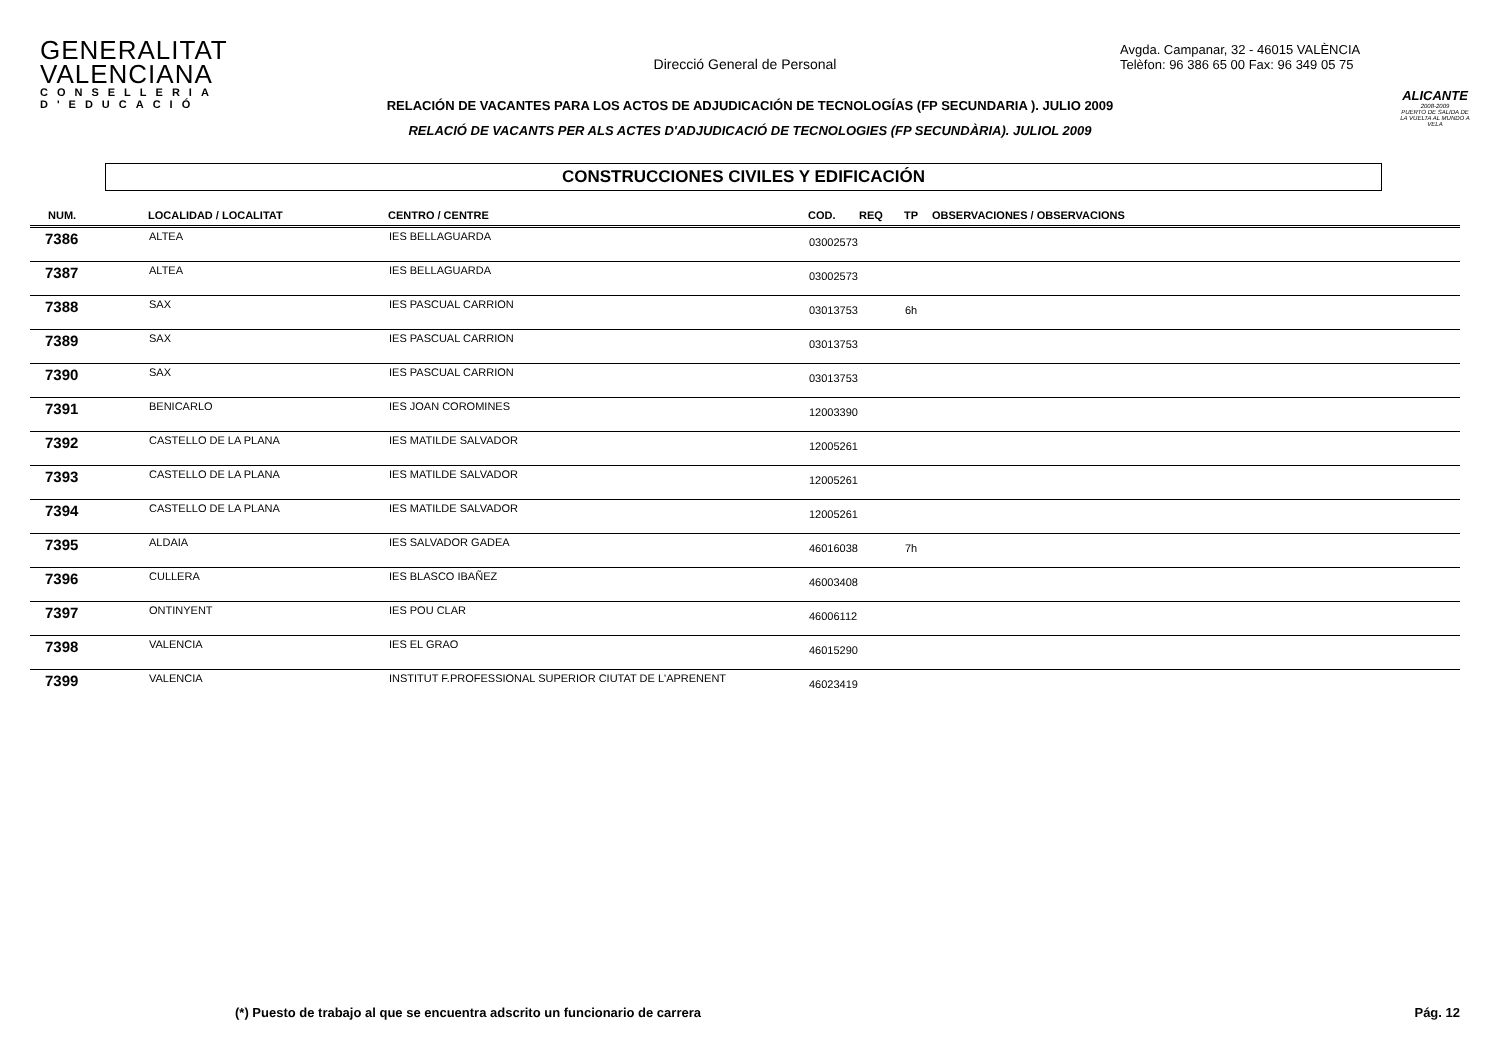GENERALITAT VALENCIANA
CONSELLERIA D'EDUCACIÓ
Direcció General de Personal
Avgda. Campanar, 32 - 46015 VALÈNCIA
Telèfon: 96 386 65 00 Fax: 96 349 05 75
ALICANTE
2008-2009
PUERTO DE SALIDA DE LA VUELTA AL MUNDO A VELA
RELACIÓN DE VACANTES PARA LOS ACTOS DE ADJUDICACIÓN DE TECNOLOGÍAS (FP SECUNDARIA ). JULIO 2009
RELACIÓ DE VACANTS PER ALS ACTES D'ADJUDICACIÓ DE TECNOLOGIES (FP SECUNDÀRIA). JULIOL 2009
CONSTRUCCIONES CIVILES Y EDIFICACIÓN
| NUM. | LOCALIDAD / LOCALITAT | CENTRO / CENTRE | COD. | REQ | TP | OBSERVACIONES / OBSERVACIONS |
| --- | --- | --- | --- | --- | --- | --- |
| 7386 | ALTEA | IES BELLAGUARDA | 03002573 | | | |
| 7387 | ALTEA | IES BELLAGUARDA | 03002573 | | | |
| 7388 | SAX | IES PASCUAL CARRION | 03013753 | | 6h | |
| 7389 | SAX | IES PASCUAL CARRION | 03013753 | | | |
| 7390 | SAX | IES PASCUAL CARRION | 03013753 | | | |
| 7391 | BENICARLO | IES JOAN COROMINES | 12003390 | | | |
| 7392 | CASTELLO DE LA PLANA | IES MATILDE SALVADOR | 12005261 | | | |
| 7393 | CASTELLO DE LA PLANA | IES MATILDE SALVADOR | 12005261 | | | |
| 7394 | CASTELLO DE LA PLANA | IES MATILDE SALVADOR | 12005261 | | | |
| 7395 | ALDAIA | IES SALVADOR GADEA | 46016038 | | 7h | |
| 7396 | CULLERA | IES BLASCO IBAÑEZ | 46003408 | | | |
| 7397 | ONTINYENT | IES POU CLAR | 46006112 | | | |
| 7398 | VALENCIA | IES EL GRAO | 46015290 | | | |
| 7399 | VALENCIA | INSTITUT F.PROFESSIONAL SUPERIOR CIUTAT DE L'APRENENT | 46023419 | | | |
(*) Puesto de trabajo al que se encuentra adscrito un funcionario de carrera Pág. 12